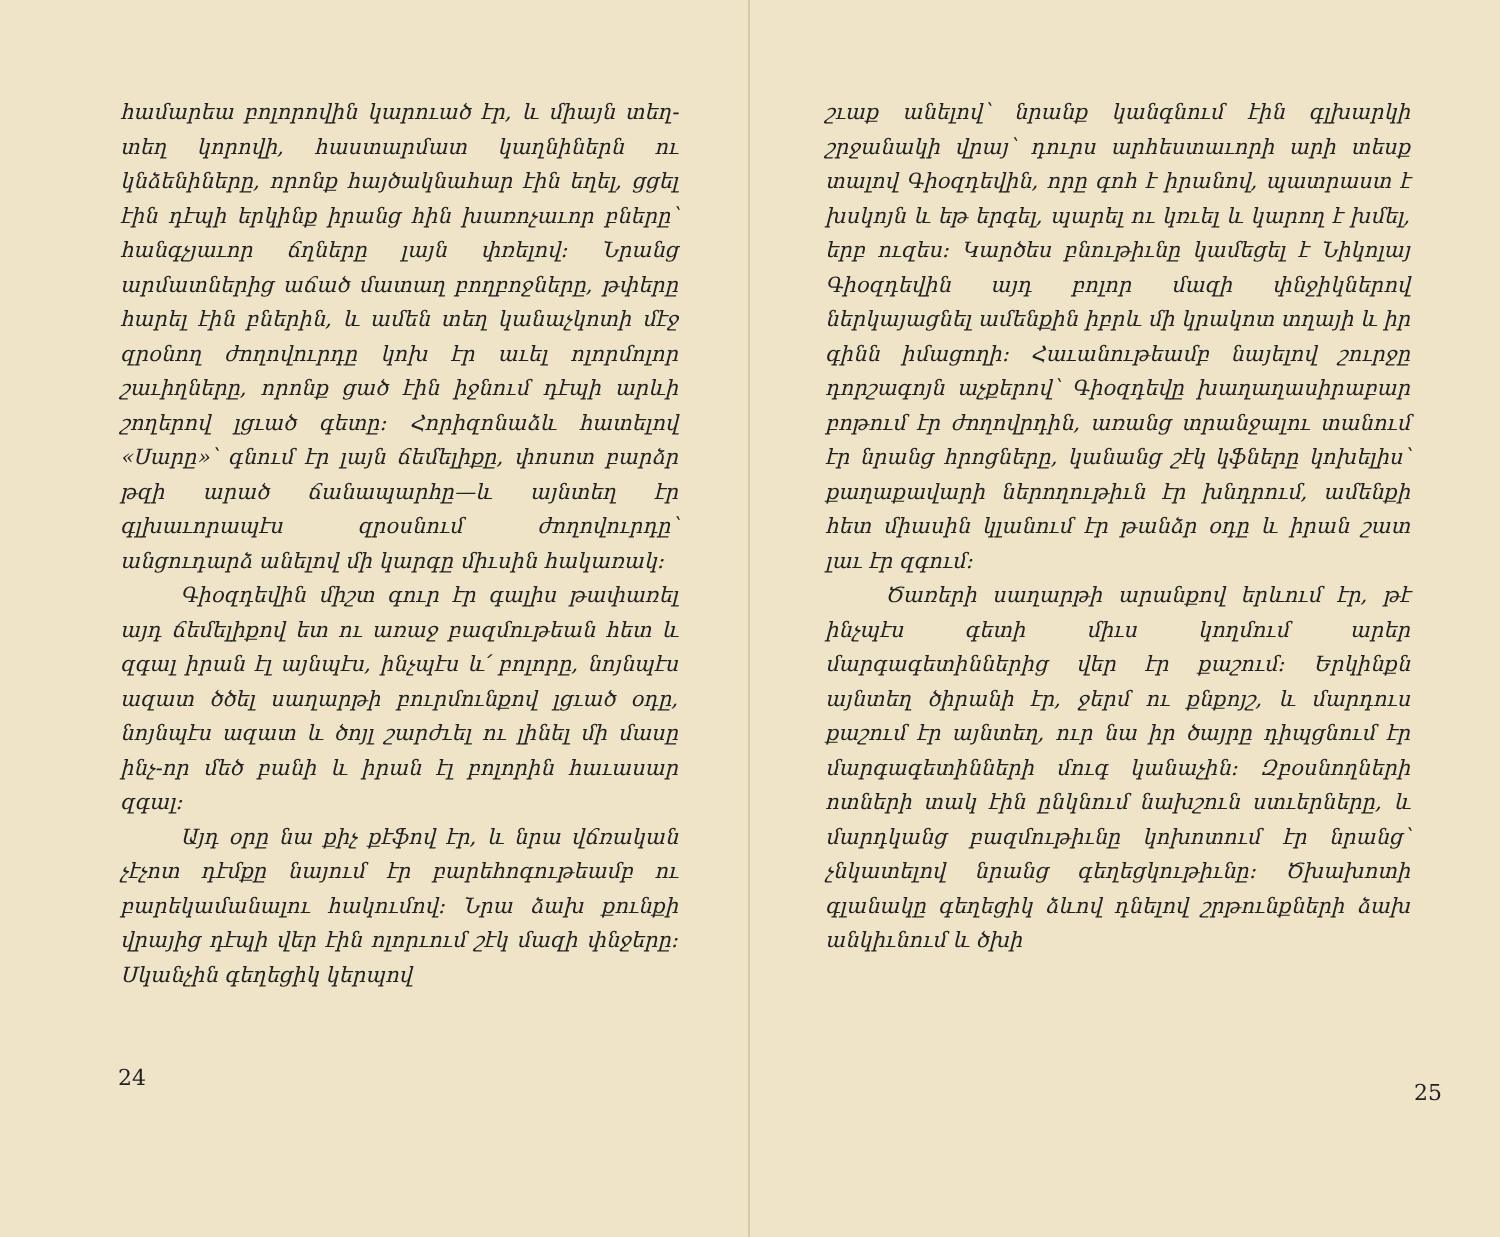համարեա բոլորովին կարուած էր, և միայն տեղ-տեղ կորովի, հաստարմատ կաղնիներն ու կնձենիները, որոնք հայծակնահար էին եղել, ցցել էին դէպի երկինք իրանց հին խառոչաւոր բները՝ հանգչյաւոր ճղները լայն փռելով։ Նրանց արմատներից աճած մատաղ բողբոջները, թփերը հարել էին բներին, և ամեն տեղ կանաչկոտի մէջ զրօնող ժողովուրդը կոխ էր աւել ոլորմոլոր շաւիղները, որոնք ցած էին իջնում դէպի արևի շողերով լցւած գետը։ Հորիզոնաձև հատելով «Սարը»՝ գնում էր լայն ճեմելիքը, փոսոտ բարձր թզի արած ճանապարհը—և այնտեղ էր գլխաւորապէս զրօսնում ժողովուրդը՝ անցուդարձ անելով մի կարգը միւսին հակառակ։
Գիօզդեվին միշտ գուր էր գալիս թափառել այդ ճեմելիքով ետ ու առաջ բազմութեան հետ և զգալ իրան էլ այնպէս, ինչպէս և՛ բոլորը, նոյնպէս ազատ ծծել սաղարթի բուրմունքով լցւած օդը, նոյնպէս ազատ և ծոյլ շարժւել ու լինել մի մասը ինչ-որ մեծ բանի և իրան էլ բոլորին հաւասար զգալ։
Այդ օրը նա քիչ քէֆով էր, և նրա վճռական չէչոտ դէմքը նայում էր բարեհոգութեամբ ու բարեկամանալու հակումով։ Նրա ձախ քունքի վրայից դէպի վեր էին ոլորւում շէկ մազի փնջերը։ Սկանչին գեղեցիկ կերպով
24
շւաք անելով՝ նրանք կանգնում էին գլխարկի շրջանակի վրայ՝ դուրս արհեստաւորի արի տեսք տալով Գիօզդեվին, որը գոհ է իրանով, պատրաստ է խսկոյն և եթ երգել, պարել ու կռւել և կարող է խմել, երբ ուզես։ Կարծես բնութիւնը կամեցել է Նիկոլայ Գիօզդեվին այդ բոլոր մազի փնջիկներով ներկայացնել ամենքին իբրև մի կրակոտ տղայի և իր գինն իմացողի։ Հաւանութեամբ նայելով շուրջը դորշագոյն աչքերով՝ Գիօզդեվը խաղաղասիրաբար բոթում էր ժողովրդին, առանց տրանջալու տանում էր նրանց հրոցները, կանանց շէկ կֆները կոխելիս՝ քաղաքավարի ներողութիւն էր խնդրում, ամենքի հետ միասին կլանում էր թանձր օդը և իրան շատ լաւ էր զգում։
Ծառերի սաղարթի արանքով երևում էր, թէ ինչպէս գետի միւս կողմում արեր մարգագետիններից վեր էր քաշում։ Երկինքն այնտեղ ծիրանի էր, ջերմ ու քնքոյշ, և մարդուս քաշում էր այնտեղ, ուր նա իր ծայրը դիպցնում էր մարգագետինների մուգ կանաչին։ Զբօսնողների ոտների տակ էին ընկնում նախշուն ստւերները, և մարդկանց բազմութիւնը կոխոտում էր նրանց՝ չնկատելով նրանց գեղեցկութիւնը։ Ծխախոտի գլանակը գեղեցիկ ձևով դնելով շրթունքների ձախ անկիւնում և ծխի
25